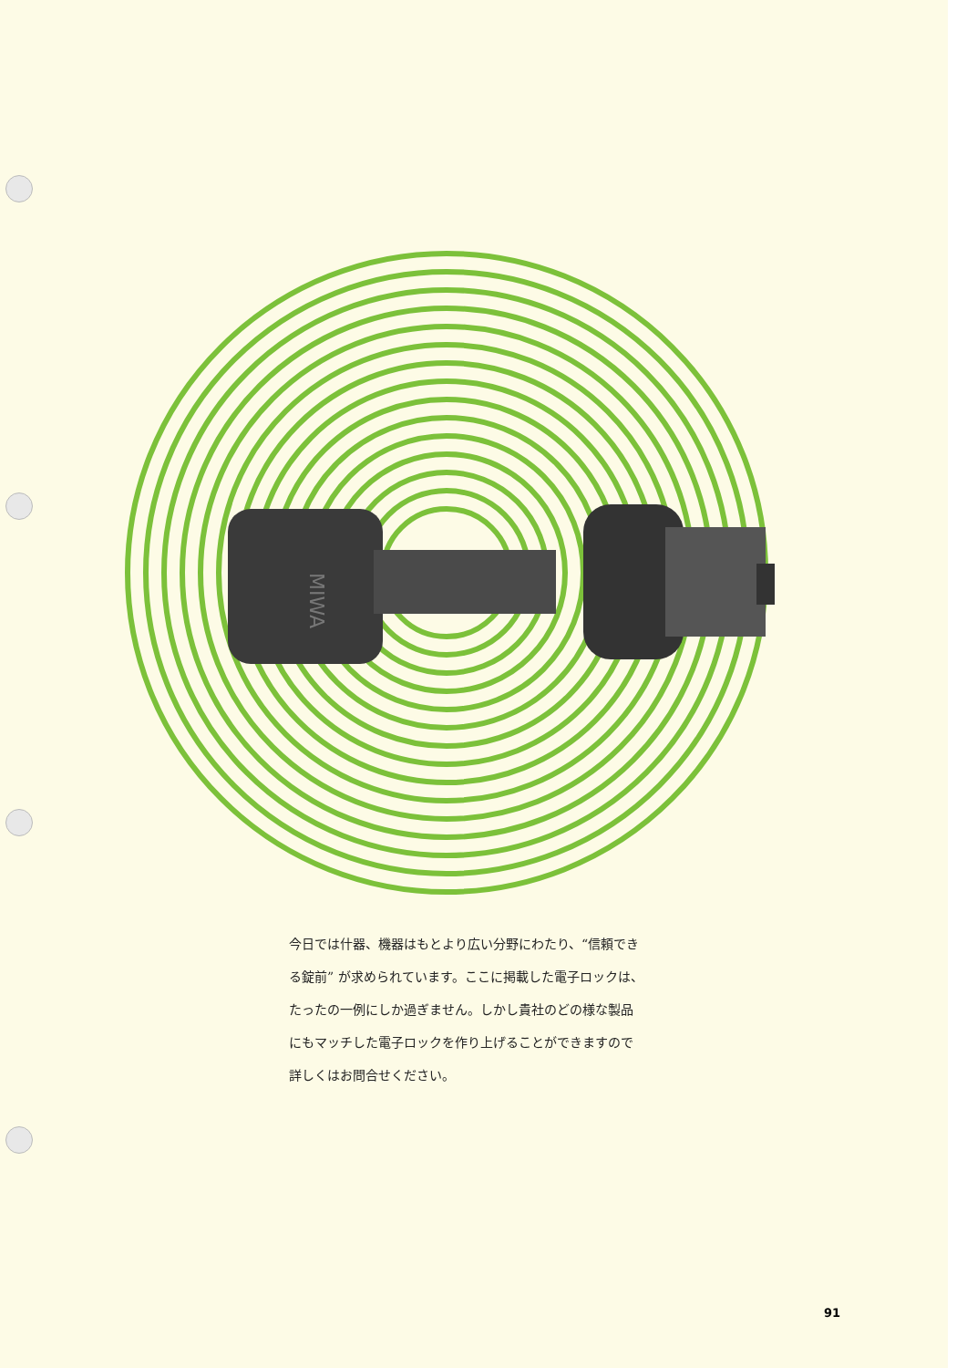MIWA
今日では什器、機器はもとより広い分野にわたり、“信頼できる錠前” が求められています。ここに掲載した電子ロックは、たったの一例にしか過ぎません。しかし貴社のどの様な製品にもマッチした電子ロックを作り上げることができますので詳しくはお問合せください。
91